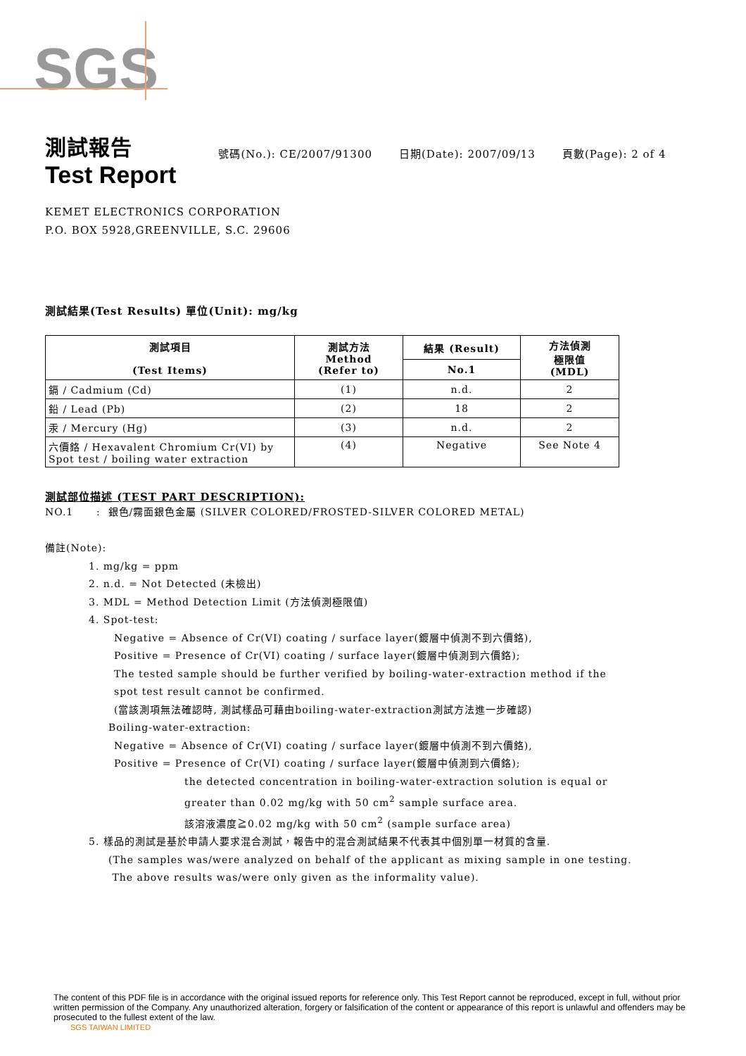SGS
測試報告
Test Report
號碼(No.): CE/2007/91300 日期(Date): 2007/09/13 頁數(Page): 2 of 4
KEMET ELECTRONICS CORPORATION
P.O. BOX 5928,GREENVILLE, S.C. 29606
測試結果(Test Results) 單位(Unit): mg/kg
| 測試項目 (Test Items) | 測試方法 Method (Refer to) | 結果 (Result) | 方法偵測 極限值 (MDL) |
| --- | --- | --- | --- |
| | | No.1 | |
| 鎘 / Cadmium (Cd) | (1) | n.d. | 2 |
| 鉛 / Lead (Pb) | (2) | 18 | 2 |
| 汞 / Mercury (Hg) | (3) | n.d. | 2 |
| 六價鉻 / Hexavalent Chromium Cr(VI) by Spot test / boiling water extraction | (4) | Negative | See Note 4 |
測試部位描述 (TEST PART DESCRIPTION):
NO.1 : 銀色/霧面銀色金屬 (SILVER COLORED/FROSTED-SILVER COLORED METAL)
備註(Note):
1. mg/kg = ppm
2. n.d. = Not Detected (未檢出)
3. MDL = Method Detection Limit (方法偵測極限值)
4. Spot-test:
Negative = Absence of Cr(VI) coating / surface layer(鍍層中偵測不到六價鉻),
Positive = Presence of Cr(VI) coating / surface layer(鍍層中偵測到六價鉻);
The tested sample should be further verified by boiling-water-extraction method if the
spot test result cannot be confirmed.
(當該測項無法確認時, 測試樣品可藉由boiling-water-extraction測試方法進一步確認)
Boiling-water-extraction:
Negative = Absence of Cr(VI) coating / surface layer(鍍層中偵測不到六價鉻),
Positive = Presence of Cr(VI) coating / surface layer(鍍層中偵測到六價鉻);
the detected concentration in boiling-water-extraction solution is equal or
greater than 0.02 mg/kg with 50 cm<sup>2</sup> sample surface area.
該溶液濃度≧0.02 mg/kg with 50 cm<sup>2</sup> (sample surface area)
5. 樣品的測試是基於申請人要求混合測試，報告中的混合測試結果不代表其中個別單一材質的含量.
(The samples was/were analyzed on behalf of the applicant as mixing sample in one testing.
The above results was/were only given as the informality value).
The content of this PDF file is in accordance with the original issued reports for reference only. This Test Report cannot be reproduced, except in full, without prior written permission of the Company. Any unauthorized alteration, forgery or falsification of the content or appearance of this report is unlawful and offenders may be prosecuted to the fullest extent of the law.
SGS TAIWAN LIMITED